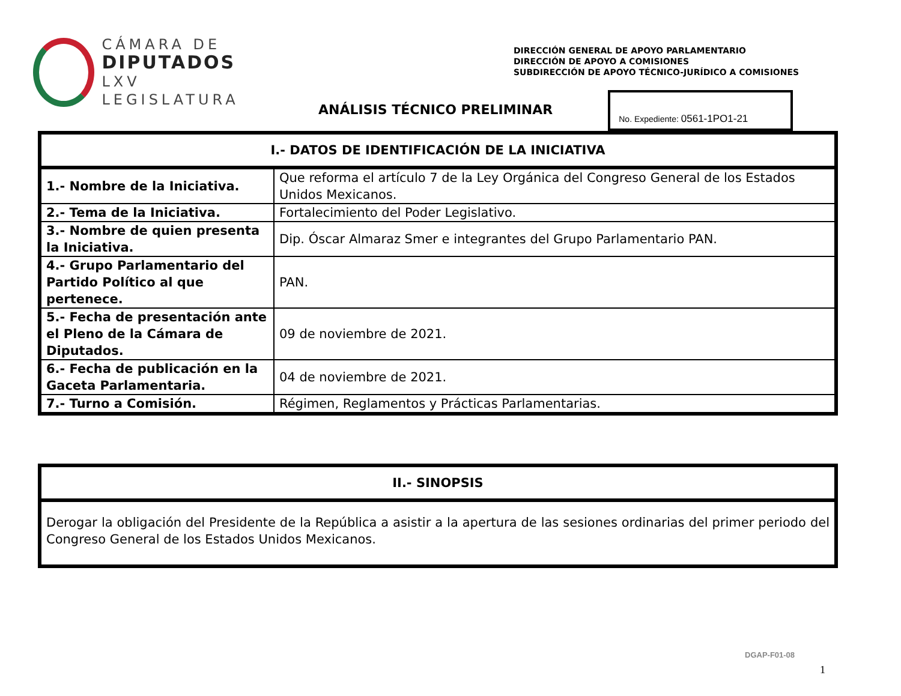CÁMARA DE
DIPUTADOS
LXV LEGISLATURA
DIRECCIÓN GENERAL DE APOYO PARLAMENTARIO
DIRECCIÓN DE APOYO A COMISIONES
SUBDIRECCIÓN DE APOYO TÉCNICO-JURÍDICO A COMISIONES
ANÁLISIS TÉCNICO PRELIMINAR
No. Expediente: 0561-1PO1-21
| I.- DATOS DE IDENTIFICACIÓN DE LA INICIATIVA | |
| --- | --- |
| 1.- Nombre de la Iniciativa. | Que reforma el artículo 7 de la Ley Orgánica del Congreso General de los Estados Unidos Mexicanos. |
| 2.- Tema de la Iniciativa. | Fortalecimiento del Poder Legislativo. |
| 3.- Nombre de quien presenta la Iniciativa. | Dip. Óscar Almaraz Smer e integrantes del Grupo Parlamentario PAN. |
| 4.- Grupo Parlamentario del Partido Político al que pertenece. | PAN. |
| 5.- Fecha de presentación ante el Pleno de la Cámara de Diputados. | 09 de noviembre de 2021. |
| 6.- Fecha de publicación en la Gaceta Parlamentaria. | 04 de noviembre de 2021. |
| 7.- Turno a Comisión. | Régimen, Reglamentos y Prácticas Parlamentarias. |
| II.- SINOPSIS |
| --- |
| Derogar la obligación del Presidente de la República a asistir a la apertura de las sesiones ordinarias del primer periodo del Congreso General de los Estados Unidos Mexicanos. |
DGAP-F01-08
1